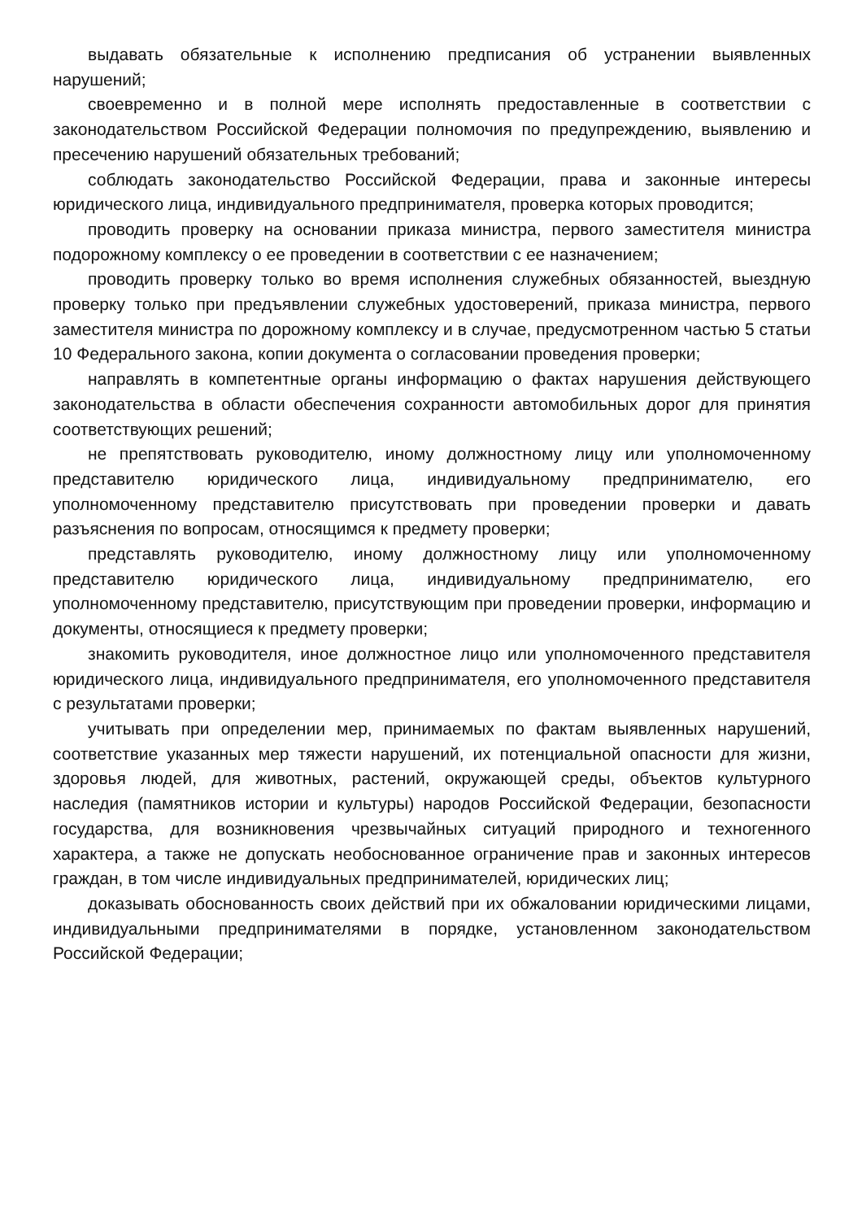выдавать обязательные к исполнению предписания об устранении выявленных нарушений;
своевременно и в полной мере исполнять предоставленные в соответствии с законодательством Российской Федерации полномочия по предупреждению, выявлению и пресечению нарушений обязательных требований;
соблюдать законодательство Российской Федерации, права и законные интересы юридического лица, индивидуального предпринимателя, проверка которых проводится;
проводить проверку на основании приказа министра, первого заместителя министра подорожному комплексу о ее проведении в соответствии с ее назначением;
проводить проверку только во время исполнения служебных обязанностей, выездную проверку только при предъявлении служебных удостоверений, приказа министра, первого заместителя министра по дорожному комплексу и в случае, предусмотренном частью 5 статьи 10 Федерального закона, копии документа о согласовании проведения проверки;
направлять в компетентные органы информацию о фактах нарушения действующего законодательства в области обеспечения сохранности автомобильных дорог для принятия соответствующих решений;
не препятствовать руководителю, иному должностному лицу или уполномоченному представителю юридического лица, индивидуальному предпринимателю, его уполномоченному представителю присутствовать при проведении проверки и давать разъяснения по вопросам, относящимся к предмету проверки;
представлять руководителю, иному должностному лицу или уполномоченному представителю юридического лица, индивидуальному предпринимателю, его уполномоченному представителю, присутствующим при проведении проверки, информацию и документы, относящиеся к предмету проверки;
знакомить руководителя, иное должностное лицо или уполномоченного представителя юридического лица, индивидуального предпринимателя, его уполномоченного представителя с результатами проверки;
учитывать при определении мер, принимаемых по фактам выявленных нарушений, соответствие указанных мер тяжести нарушений, их потенциальной опасности для жизни, здоровья людей, для животных, растений, окружающей среды, объектов культурного наследия (памятников истории и культуры) народов Российской Федерации, безопасности государства, для возникновения чрезвычайных ситуаций природного и техногенного характера, а также не допускать необоснованное ограничение прав и законных интересов граждан, в том числе индивидуальных предпринимателей, юридических лиц;
доказывать обоснованность своих действий при их обжаловании юридическими лицами, индивидуальными предпринимателями в порядке, установленном законодательством Российской Федерации;